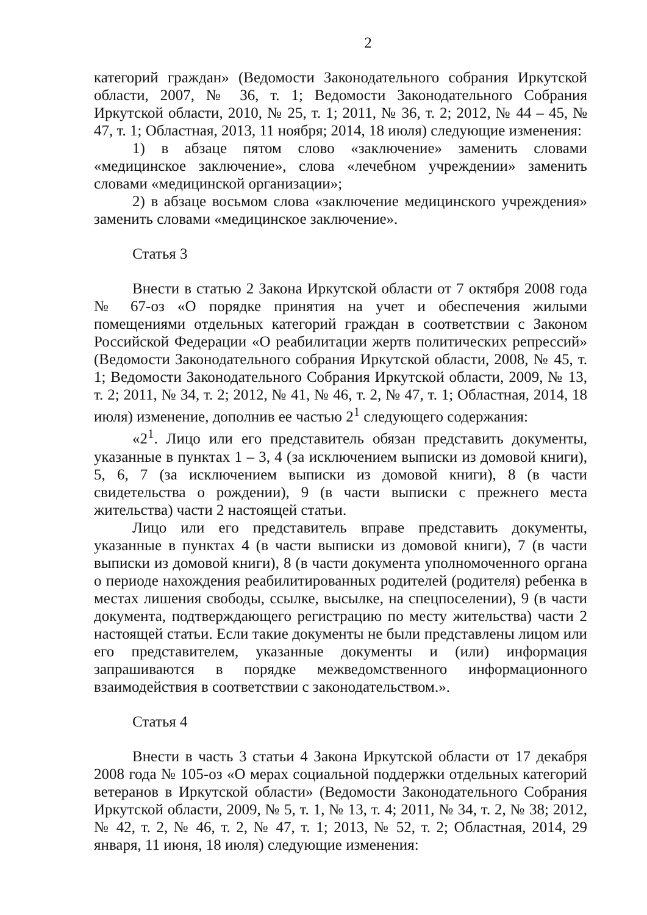2
категорий граждан» (Ведомости Законодательного собрания Иркутской области, 2007, № 36, т. 1; Ведомости Законодательного Собрания Иркутской области, 2010, № 25, т. 1; 2011, № 36, т. 2; 2012, № 44 – 45, № 47, т. 1; Областная, 2013, 11 ноября; 2014, 18 июля) следующие изменения:
1) в абзаце пятом слово «заключение» заменить словами «медицинское заключение», слова «лечебном учреждении» заменить словами «медицинской организации»;
2) в абзаце восьмом слова «заключение медицинского учреждения» заменить словами «медицинское заключение».
Статья 3
Внести в статью 2 Закона Иркутской области от 7 октября 2008 года № 67-оз «О порядке принятия на учет и обеспечения жилыми помещениями отдельных категорий граждан в соответствии с Законом Российской Федерации «О реабилитации жертв политических репрессий» (Ведомости Законодательного собрания Иркутской области, 2008, № 45, т. 1; Ведомости Законодательного Собрания Иркутской области, 2009, № 13, т. 2; 2011, № 34, т. 2; 2012, № 41, № 46, т. 2, № 47, т. 1; Областная, 2014, 18 июля) изменение, дополнив ее частью 2<sup>1</sup> следующего содержания:
«2<sup>1</sup>. Лицо или его представитель обязан представить документы, указанные в пунктах 1 – 3, 4 (за исключением выписки из домовой книги), 5, 6, 7 (за исключением выписки из домовой книги), 8 (в части свидетельства о рождении), 9 (в части выписки с прежнего места жительства) части 2 настоящей статьи.
Лицо или его представитель вправе представить документы, указанные в пунктах 4 (в части выписки из домовой книги), 7 (в части выписки из домовой книги), 8 (в части документа уполномоченного органа о периоде нахождения реабилитированных родителей (родителя) ребенка в местах лишения свободы, ссылке, высылке, на спецпоселении), 9 (в части документа, подтверждающего регистрацию по месту жительства) части 2 настоящей статьи. Если такие документы не были представлены лицом или его представителем, указанные документы и (или) информация запрашиваются в порядке межведомственного информационного взаимодействия в соответствии с законодательством.».
Статья 4
Внести в часть 3 статьи 4 Закона Иркутской области от 17 декабря 2008 года № 105-оз «О мерах социальной поддержки отдельных категорий ветеранов в Иркутской области» (Ведомости Законодательного Собрания Иркутской области, 2009, № 5, т. 1, № 13, т. 4; 2011, № 34, т. 2, № 38; 2012, № 42, т. 2, № 46, т. 2, № 47, т. 1; 2013, № 52, т. 2; Областная, 2014, 29 января, 11 июня, 18 июля) следующие изменения: